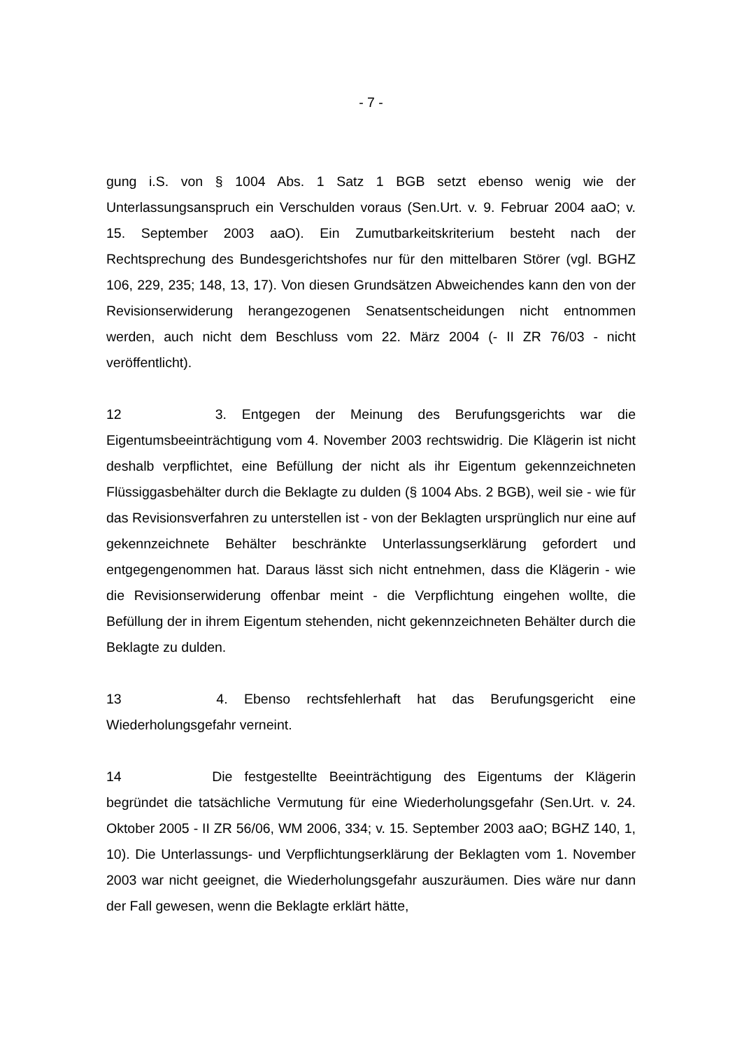- 7 -
gung i.S. von § 1004 Abs. 1 Satz 1 BGB setzt ebenso wenig wie der Unterlassungsanspruch ein Verschulden voraus (Sen.Urt. v. 9. Februar 2004 aaO; v. 15. September 2003 aaO). Ein Zumutbarkeitskriterium besteht nach der Rechtsprechung des Bundesgerichtshofes nur für den mittelbaren Störer (vgl. BGHZ 106, 229, 235; 148, 13, 17). Von diesen Grundsätzen Abweichendes kann den von der Revisionserwiderung herangezogenen Senatsentscheidungen nicht entnommen werden, auch nicht dem Beschluss vom 22. März 2004 (- II ZR 76/03 - nicht veröffentlicht).
12 3. Entgegen der Meinung des Berufungsgerichts war die Eigentumsbeeinträchtigung vom 4. November 2003 rechtswidrig. Die Klägerin ist nicht deshalb verpflichtet, eine Befüllung der nicht als ihr Eigentum gekennzeichneten Flüssiggasbehälter durch die Beklagte zu dulden (§ 1004 Abs. 2 BGB), weil sie - wie für das Revisionsverfahren zu unterstellen ist - von der Beklagten ursprünglich nur eine auf gekennzeichnete Behälter beschränkte Unterlassungserklärung gefordert und entgegengenommen hat. Daraus lässt sich nicht entnehmen, dass die Klägerin - wie die Revisionserwiderung offenbar meint - die Verpflichtung eingehen wollte, die Befüllung der in ihrem Eigentum stehenden, nicht gekennzeichneten Behälter durch die Beklagte zu dulden.
13 4. Ebenso rechtsfehlerhaft hat das Berufungsgericht eine Wiederholungsgefahr verneint.
14 Die festgestellte Beeinträchtigung des Eigentums der Klägerin begründet die tatsächliche Vermutung für eine Wiederholungsgefahr (Sen.Urt. v. 24. Oktober 2005 - II ZR 56/06, WM 2006, 334; v. 15. September 2003 aaO; BGHZ 140, 1, 10). Die Unterlassungs- und Verpflichtungserklärung der Beklagten vom 1. November 2003 war nicht geeignet, die Wiederholungsgefahr auszuräumen. Dies wäre nur dann der Fall gewesen, wenn die Beklagte erklärt hätte,